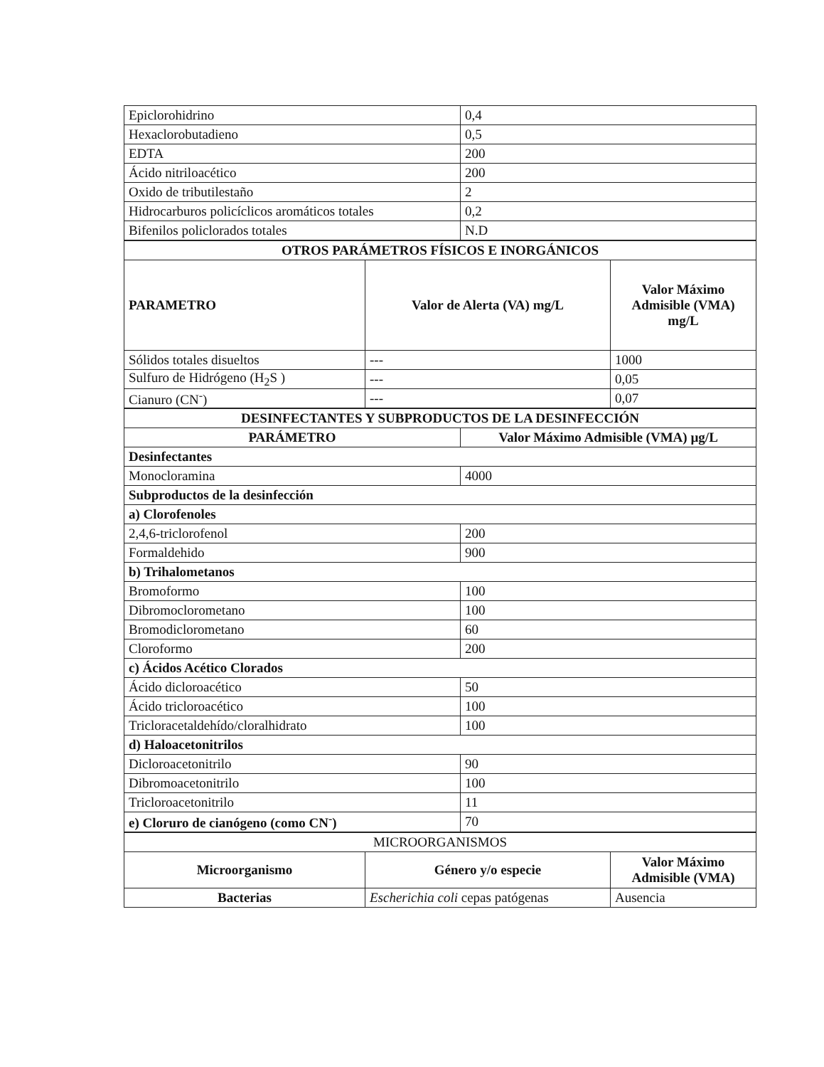| Epiclorohidrino | 0,4 |
| Hexaclorobutadieno | 0,5 |
| EDTA | 200 |
| Ácido nitriloacético | 200 |
| Oxido de tributilestaño | 2 |
| Hidrocarburos policíclicos aromáticos totales | 0,2 |
| Bifenilos policlorados totales | N.D |
| OTROS PARÁMETROS FÍSICOS E INORGÁNICOS | | |
| --- | --- | --- |
| PARAMETRO | Valor de Alerta (VA) mg/L | Valor Máximo Admisible (VMA) mg/L |
| Sólidos totales disueltos | --- | 1000 |
| Sulfuro de Hidrógeno (H<sub>2</sub>S ) | --- | 0,05 |
| Cianuro (CN<sup>-</sup>) | --- | 0,07 |
| DESINFECTANTES Y SUBPRODUCTOS DE LA DESINFECCIÓN | |
| --- | --- |
| PARÁMETRO | Valor Máximo Admisible (VMA) µg/L |
| Desinfectantes | |
| Monocloramina | 4000 |
| Subproductos de la desinfección | |
| a) Clorofenoles | |
| 2,4,6-triclorofenol | 200 |
| Formaldehido | 900 |
| b) Trihalometanos | |
| Bromoformo | 100 |
| Dibromoclorometano | 100 |
| Bromodiclorometano | 60 |
| Cloroformo | 200 |
| c) Ácidos Acético Clorados | |
| Ácido dicloroacético | 50 |
| Ácido tricloroacético | 100 |
| Tricloracetaldehído/cloralhidrato | 100 |
| d) Haloacetonitrilos | |
| Dicloroacetonitrilo | 90 |
| Dibromoacetonitrilo | 100 |
| Tricloroacetonitrilo | 11 |
| e) Cloruro de cianógeno (como CN<sup>-</sup>) | 70 |
| MICROORGANISMOS | | |
| Microorganismo | Género y/o especie | Valor Máximo Admisible (VMA) |
| Bacterias | Escherichia coli cepas patógenas | Ausencia |